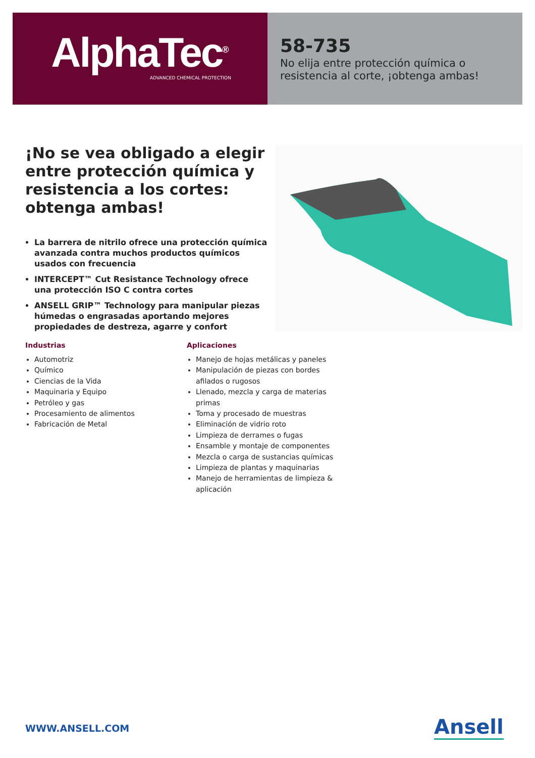AlphaTec<sup>®</sup>
ADVANCED CHEMICAL PROTECTION
58-735
No elija entre protección química o resistencia al corte, ¡obtenga ambas!
¡No se vea obligado a elegir entre protección química y resistencia a los cortes: obtenga ambas!
La barrera de nitrilo ofrece una protección química avanzada contra muchos productos químicos usados con frecuencia
INTERCEPT™ Cut Resistance Technology ofrece una protección ISO C contra cortes
ANSELL GRIP™ Technology para manipular piezas húmedas o engrasadas aportando mejores propiedades de destreza, agarre y confort
Industrias
Automotriz
Químico
Ciencias de la Vida
Maquinaria y Equipo
Petróleo y gas
Procesamiento de alimentos
Fabricación de Metal
Aplicaciones
Manejo de hojas metálicas y paneles
Manipulación de piezas con bordes afilados o rugosos
Llenado, mezcla y carga de materias primas
Toma y procesado de muestras
Eliminación de vidrio roto
Limpieza de derrames o fugas
Ensamble y montaje de componentes
Mezcla o carga de sustancias químicas
Limpieza de plantas y maquinarias
Manejo de herramientas de limpieza & aplicación
WWW.ANSELL.COM Ansell